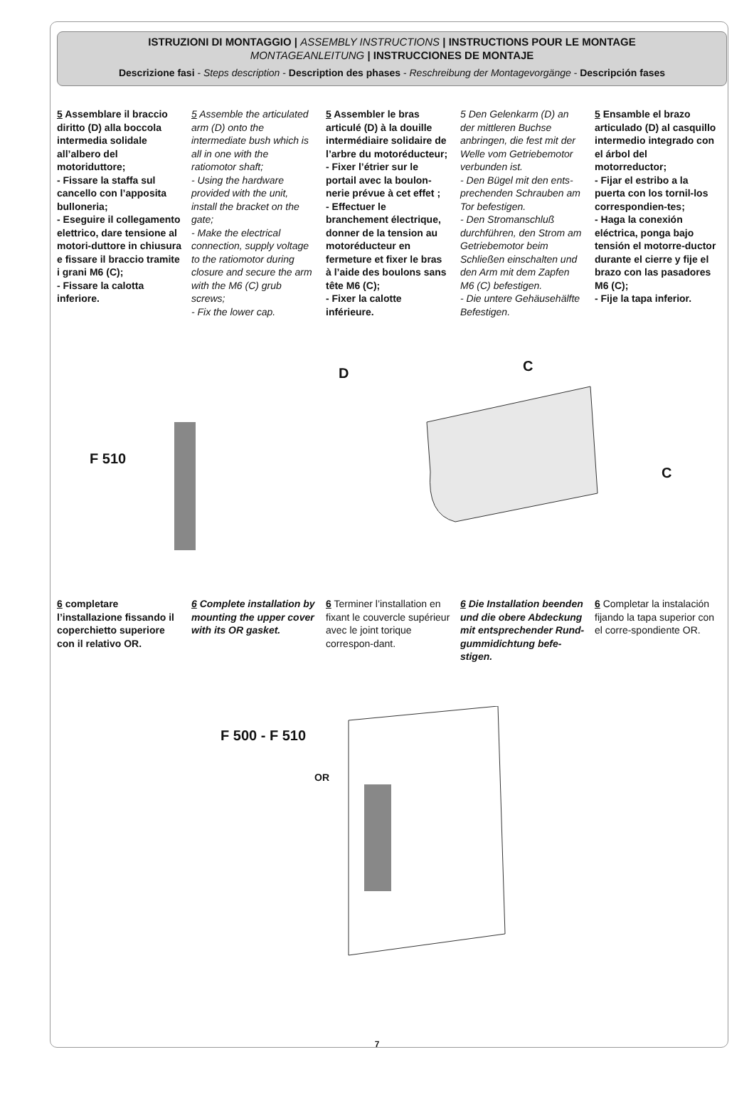ISTRUZIONI DI MONTAGGIO | ASSEMBLY INSTRUCTIONS | INSTRUCTIONS POUR LE MONTAGE
MONTAGEANLEITUNG | INSTRUCCIONES DE MONTAJE
Descrizione fasi - Steps description - Description des phases - Reschreibung der Montagevorgänge - Descripción fases
5 Assemblare il braccio diritto (D) alla boccola intermedia solidale all’albero del motoriduttore;
- Fissare la staffa sul cancello con l’apposita bulloneria;
- Eseguire il collegamento elettrico, dare tensione al motori-duttore in chiusura e fissare il braccio tramite i grani M6 (C);
- Fissare la calotta inferiore.
5 Assemble the articulated arm (D) onto the intermediate bush which is all in one with the ratiomotor shaft;
- Using the hardware provided with the unit, install the bracket on the gate;
- Make the electrical connection, supply voltage to the ratiomotor during closure and secure the arm with the M6 (C) grub screws;
- Fix the lower cap.
5 Assembler le bras articulé (D) à la douille intermédiaire solidaire de l’arbre du motoréducteur;
- Fixer l’étrier sur le portail avec la boulon-nerie prévue à cet effet ;
- Effectuer le branchement électrique, donner de la tension au motoréducteur en fermeture et fixer le bras à l’aide des boulons sans tête M6 (C);
- Fixer la calotte inférieure.
5 Den Gelenkarm (D) an der mittleren Buchse anbringen, die fest mit der Welle vom Getriebemotor verbunden ist.
- Den Bügel mit den ents-prechenden Schrauben am Tor befestigen.
- Den Stromanschluß durchführen, den Strom am Getriebemotor beim Schließen einschalten und den Arm mit dem Zapfen M6 (C) befestigen.
- Die untere Gehäusehälfte Befestigen.
5 Ensamble el brazo articulado (D) al casquillo intermedio integrado con el árbol del motorreductor;
- Fijar el estribo a la puerta con los tornil-los correspondien-tes;
- Haga la conexión eléctrica, ponga bajo tensión el motorre-ductor durante el cierre y fije el brazo con las pasadores M6 (C);
- Fije la tapa inferior.
F 510
D C
C
6 completare l’installazione fissando il coperchietto superiore con il relativo OR.
6 Complete installation by mounting the upper cover with its OR gasket.
6 Terminer l’installation en fixant le couvercle supérieur avec le joint torique correspon-dant.
6 Die Installation beenden und die obere Abdeckung mit entsprechender Rund-gummidichtung befe-stigen.
6 Completar la instalación fijando la tapa superior con el corre-spondiente OR.
F 500 - F 510
OR
7